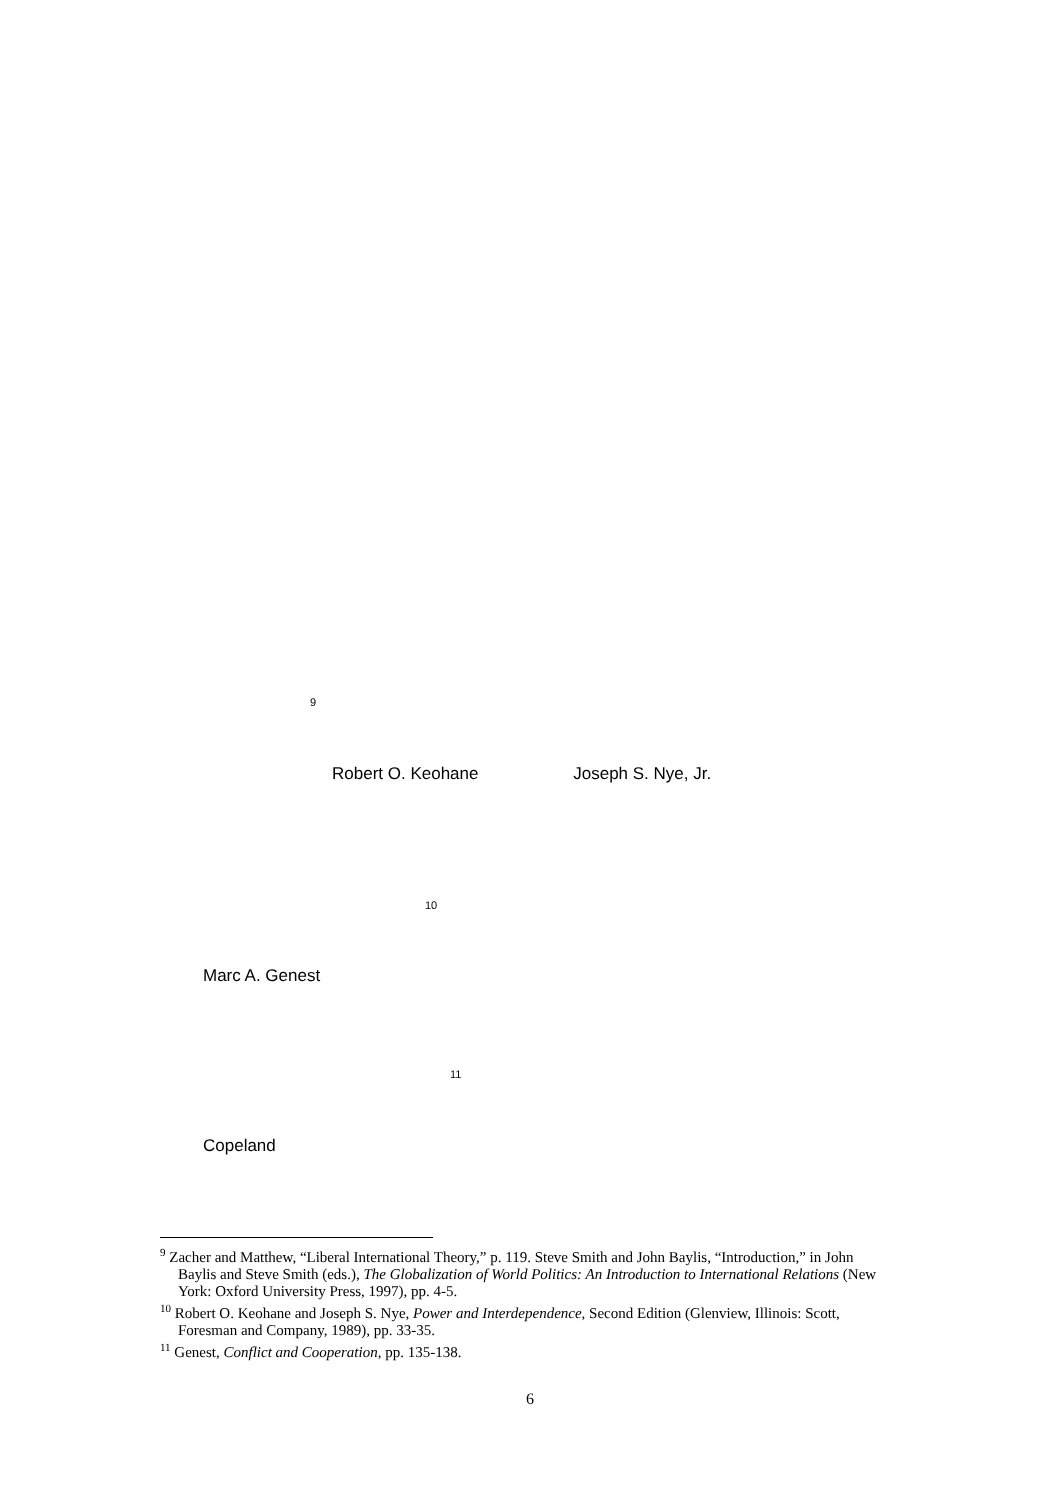<sup>9</sup>
Robert O. Keohane Joseph S. Nye, Jr.
<sup>10</sup>
Marc A. Genest
<sup>11</sup>
Copeland
<sup>9</sup> Zacher and Matthew, “Liberal International Theory,” p. 119. Steve Smith and John Baylis, “Introduction,” in John Baylis and Steve Smith (eds.), The Globalization of World Politics: An Introduction to International Relations (New York: Oxford University Press, 1997), pp. 4-5.
<sup>10</sup> Robert O. Keohane and Joseph S. Nye, Power and Interdependence, Second Edition (Glenview, Illinois: Scott, Foresman and Company, 1989), pp. 33-35.
<sup>11</sup> Genest, Conflict and Cooperation, pp. 135-138.
6